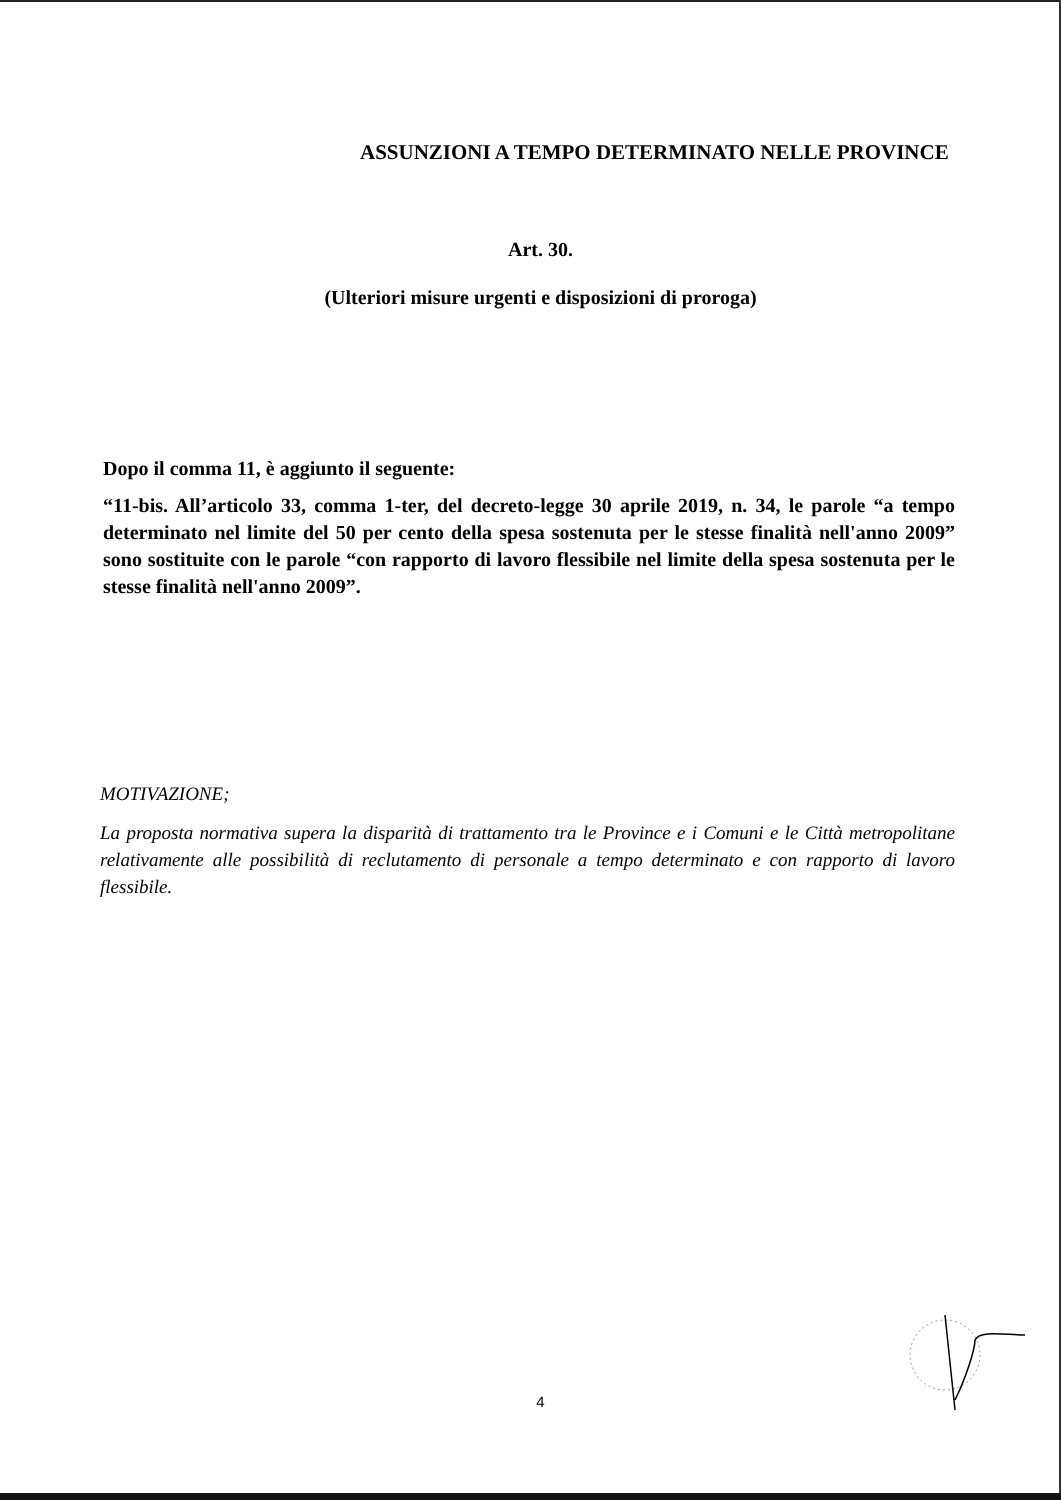ASSUNZIONI A TEMPO DETERMINATO NELLE PROVINCE
Art. 30.
(Ulteriori misure urgenti e disposizioni di proroga)
Dopo il comma 11, è aggiunto il seguente:
“11-bis. All’articolo 33, comma 1-ter, del decreto-legge 30 aprile 2019, n. 34, le parole “a tempo determinato nel limite del 50 per cento della spesa sostenuta per le stesse finalità nell'anno 2009” sono sostituite con le parole “con rapporto di lavoro flessibile nel limite della spesa sostenuta per le stesse finalità nell'anno 2009”.
MOTIVAZIONE;
La proposta normativa supera la disparità di trattamento tra le Province e i Comuni e le Città metropolitane relativamente alle possibilità di reclutamento di personale a tempo determinato e con rapporto di lavoro flessibile.
4